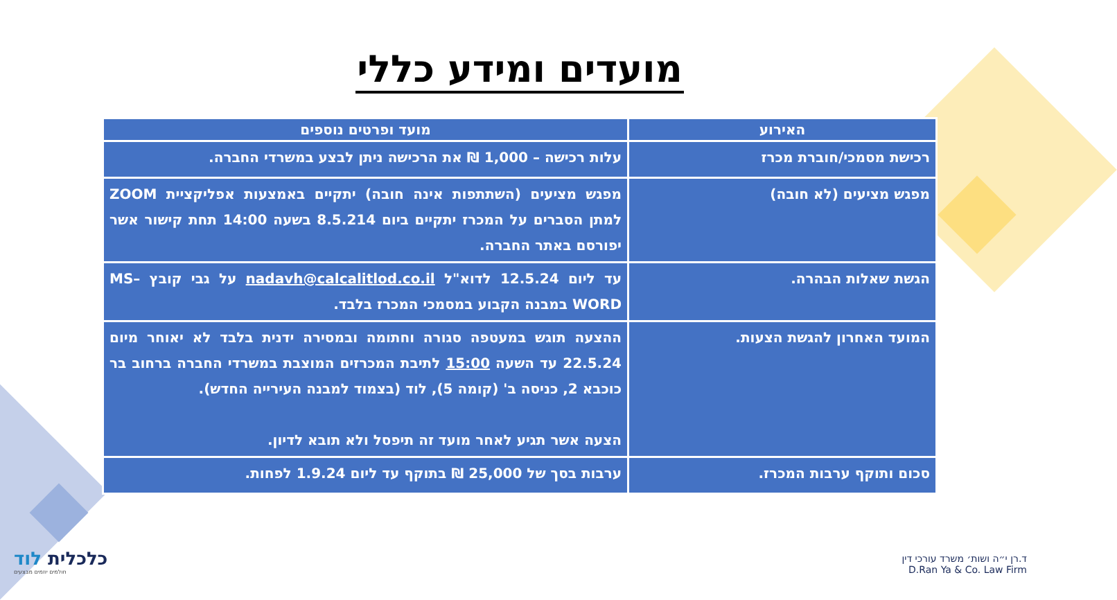מועדים ומידע כללי
| האירוע | מועד ופרטים נוספים |
| --- | --- |
| רכישת מסמכי/חוברת מכרז | עלות רכישה – 1,000 ₪ את הרכישה ניתן לבצע במשרדי החברה. |
| מפגש מציעים (לא חובה) | מפגש מציעים (השתתפות אינה חובה) יתקיים באמצעות אפליקציית ZOOM למתן הסברים על המכרז יתקיים ביום 8.5.214 בשעה 14:00 תחת קישור אשר יפורסם באתר החברה. |
| הגשת שאלות הבהרה. | עד ליום 12.5.24 לדוא"ל nadavh@calcalitlod.co.il על גבי קובץ MS– WORD במבנה הקבוע במסמכי המכרז בלבד. |
| המועד האחרון להגשת הצעות. | ההצעה תוגש במעטפה סגורה וחתומה ובמסירה ידנית בלבד לא יאוחר מיום 22.5.24 עד השעה 15:00 לתיבת המכרזים המוצבת במשרדי החברה ברחוב בר כוכבא 2, כניסה ב' (קומה 5), לוד (בצמוד למבנה העירייה החדש). הצעה אשר תגיע לאחר מועד זה תיפסל ולא תובא לדיון. |
| סכום ותוקף ערבות המכרז. | ערבות בסך של 25,000 ₪ בתוקף עד ליום 1.9.24 לפחות. |
כלכלית לוד
חולמים יוזמים מבצעים
ד.רן י״ה ושות׳ משרד עורכי דין
D.Ran Ya & Co. Law Firm